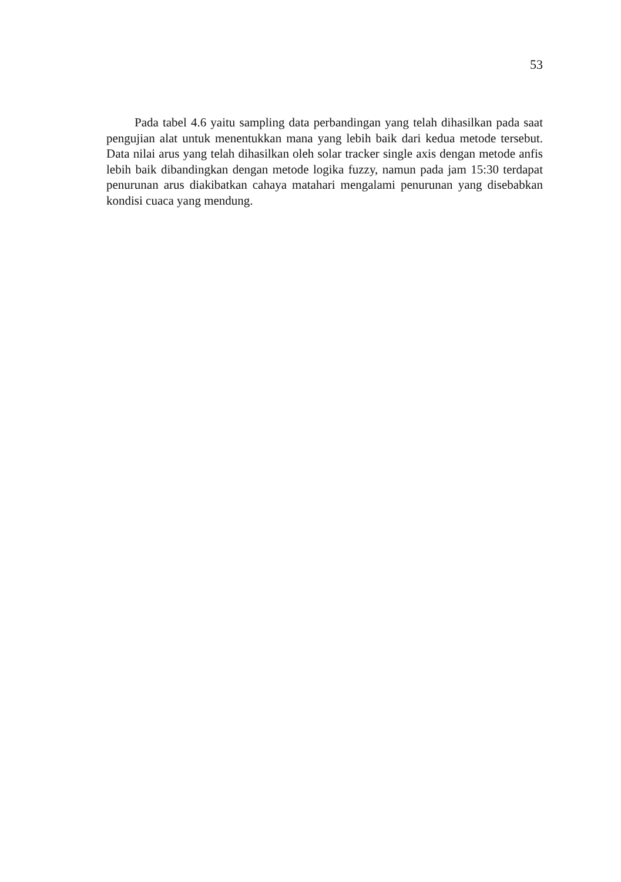53
Pada tabel 4.6 yaitu sampling data perbandingan yang telah dihasilkan pada saat pengujian alat untuk menentukkan mana yang lebih baik dari kedua metode tersebut. Data nilai arus yang telah dihasilkan oleh solar tracker single axis dengan metode anfis lebih baik dibandingkan dengan metode logika fuzzy, namun pada jam 15:30 terdapat penurunan arus diakibatkan cahaya matahari mengalami penurunan yang disebabkan kondisi cuaca yang mendung.